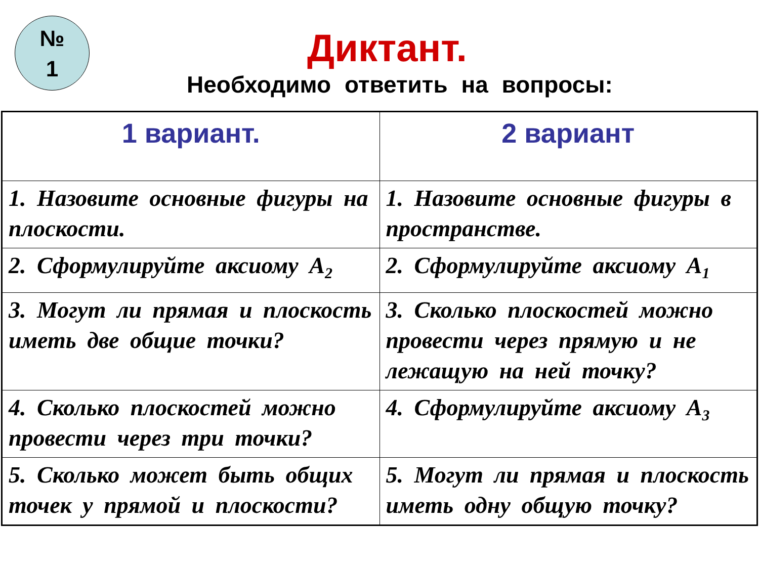№
1
Диктант.
Необходимо ответить на вопросы:
| 1 вариант. | 2 вариант |
| --- | --- |
| 1. Назовите основные фигуры на плоскости. | 1. Назовите основные фигуры в пространстве. |
| 2. Сформулируйте аксиому А<sub>2</sub> | 2. Сформулируйте аксиому А<sub>1</sub> |
| 3. Могут ли прямая и плоскость иметь две общие точки? | 3. Сколько плоскостей можно провести через прямую и не лежащую на ней точку? |
| 4. Сколько плоскостей можно провести через три точки? | 4. Сформулируйте аксиому А<sub>3</sub> |
| 5. Сколько может быть общих точек у прямой и плоскости? | 5. Могут ли прямая и плоскость иметь одну общую точку? |